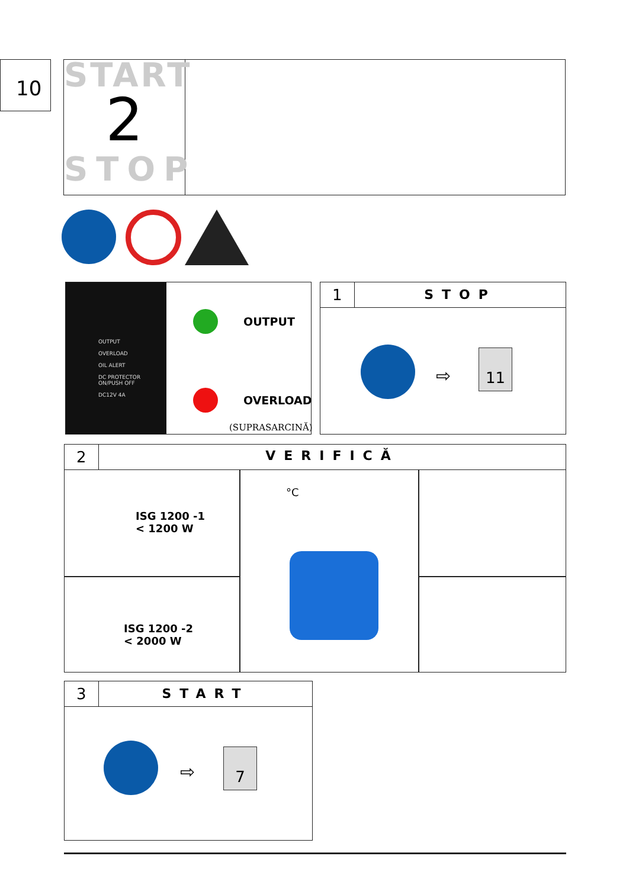10
START
2
STOP
OUTPUT
OVERLOAD
OIL ALERT
DC PROTECTOR
ON/PUSH OFF
DC12V 4A
OUTPUT
OVERLOAD
(SUPRASARCINĂ)
1
STOP
⇨
11
2
VERIFICĂ
ISG 1200 -1
< 1200 W
ISG 1200 -2
< 2000 W
°C
3
START
⇨
7